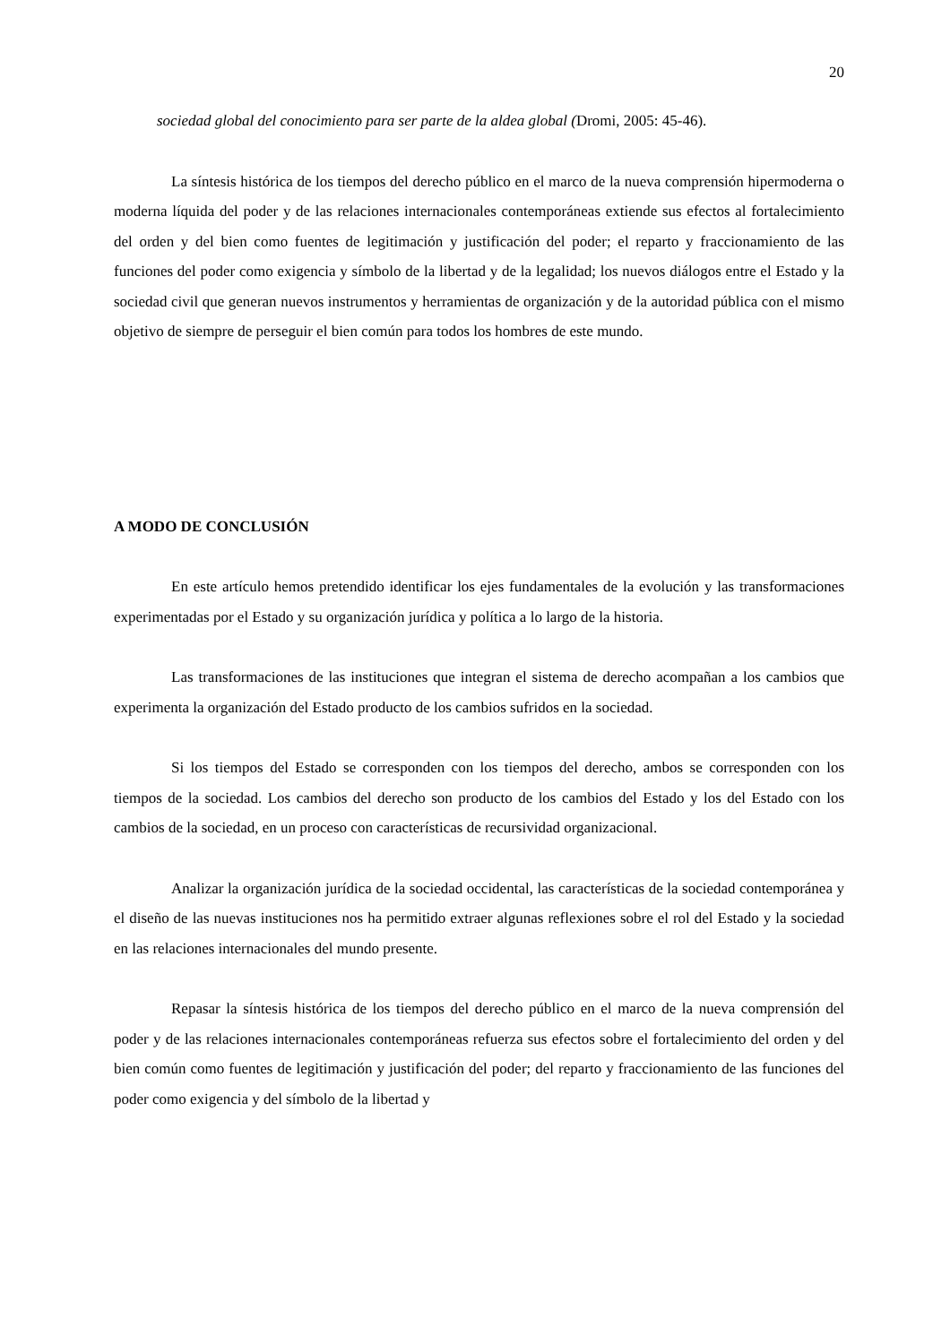20
sociedad global del conocimiento para ser parte de la aldea global (Dromi, 2005: 45-46).
La síntesis histórica de los tiempos del derecho público en el marco de la nueva comprensión hipermoderna o moderna líquida del poder y de las relaciones internacionales contemporáneas extiende sus efectos al fortalecimiento del orden y del bien como fuentes de legitimación y justificación del poder; el reparto y fraccionamiento de las funciones del poder como exigencia y símbolo de la libertad y de la legalidad; los nuevos diálogos entre el Estado y la sociedad civil que generan nuevos instrumentos y herramientas de organización y de la autoridad pública con el mismo objetivo de siempre de perseguir el bien común para todos los hombres de este mundo.
A MODO DE CONCLUSIÓN
En este artículo hemos pretendido identificar los ejes fundamentales de la evolución y las transformaciones experimentadas por el Estado y su organización jurídica y política a lo largo de la historia.
Las transformaciones de las instituciones que integran el sistema de derecho acompañan a los cambios que experimenta la organización del Estado producto de los cambios sufridos en la sociedad.
Si los tiempos del Estado se corresponden con los tiempos del derecho, ambos se corresponden con los tiempos de la sociedad. Los cambios del derecho son producto de los cambios del Estado y los del Estado con los cambios de la sociedad, en un proceso con características de recursividad organizacional.
Analizar la organización jurídica de la sociedad occidental, las características de la sociedad contemporánea y el diseño de las nuevas instituciones nos ha permitido extraer algunas reflexiones sobre el rol del Estado y la sociedad en las relaciones internacionales del mundo presente.
Repasar la síntesis histórica de los tiempos del derecho público en el marco de la nueva comprensión del poder y de las relaciones internacionales contemporáneas refuerza sus efectos sobre el fortalecimiento del orden y del bien común como fuentes de legitimación y justificación del poder; del reparto y fraccionamiento de las funciones del poder como exigencia y del símbolo de la libertad y